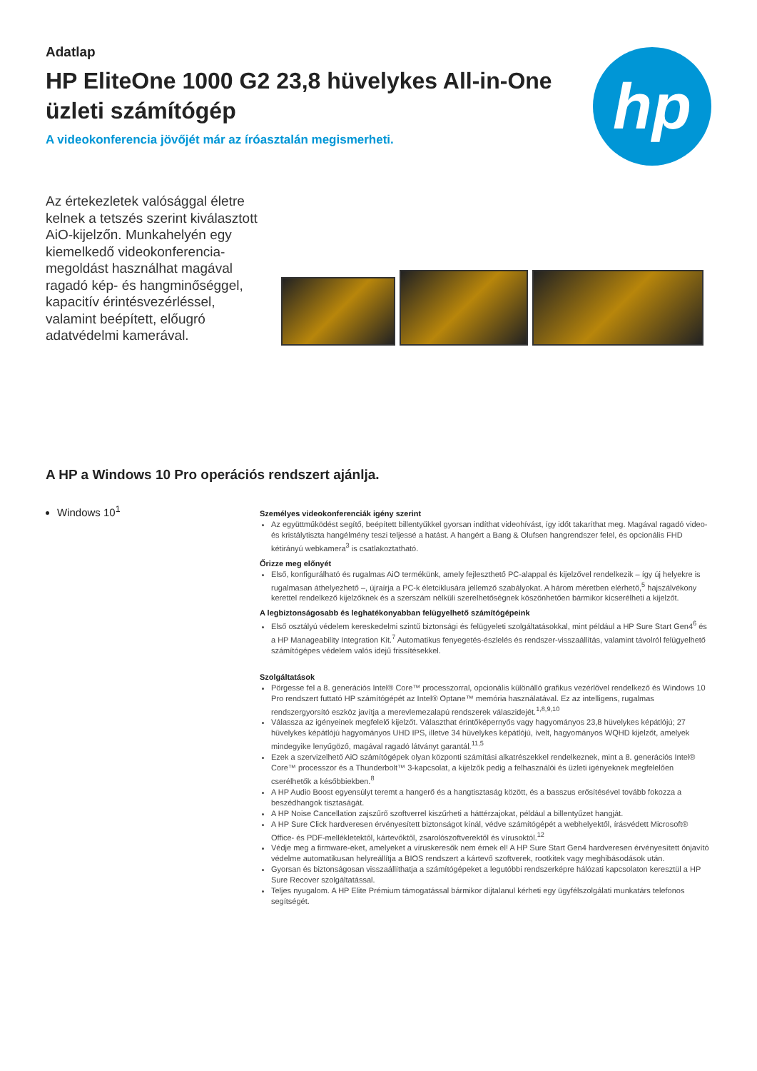Adatlap
HP EliteOne 1000 G2 23,8 hüvelykes All-in-One
üzleti számítógép
A videokonferencia jövőjét már az íróasztalán megismerheti.
hp
Az értekezletek valósággal életre kelnek a tetszés szerint kiválasztott AiO-kijelzőn. Munkahelyén egy kiemelkedő videokonferencia-megoldást használhat magával ragadó kép- és hangminőséggel, kapacitív érintésvezérléssel, valamint beépített, előugró adatvédelmi kamerával.
A HP a Windows 10 Pro operációs rendszert ajánlja.
Windows 10<sup>1</sup>
Személyes videokonferenciák igény szerint
Az együttműködést segítő, beépített billentyűkkel gyorsan indíthat videohívást, így időt takaríthat meg. Magával ragadó video- és kristálytiszta hangélmény teszi teljessé a hatást. A hangért a Bang & Olufsen hangrendszer felel, és opcionális FHD kétirányú webkamera<sup>3</sup> is csatlakoztatható.
Őrizze meg előnyét
Első, konfigurálható és rugalmas AiO termékünk, amely fejleszthető PC-alappal és kijelzővel rendelkezik – így új helyekre is rugalmasan áthelyezhető –, újraírja a PC-k életciklusára jellemző szabályokat. A három méretben elérhető,<sup>5</sup> hajszálvékony kerettel rendelkező kijelzőknek és a szerszám nélküli szerelhetőségnek köszönhetően bármikor kicserélheti a kijelzőt.
A legbiztonságosabb és leghatékonyabban felügyelhető számítógépeink
Első osztályú védelem kereskedelmi szintű biztonsági és felügyeleti szolgáltatásokkal, mint például a HP Sure Start Gen4<sup>6</sup> és a HP Manageability Integration Kit.<sup>7</sup> Automatikus fenyegetés-észlelés és rendszer-visszaállítás, valamint távolról felügyelhető számítógépes védelem valós idejű frissítésekkel.
Szolgáltatások
Pörgesse fel a 8. generációs Intel® Core™ processzorral, opcionális különálló grafikus vezérlővel rendelkező és Windows 10 Pro rendszert futtató HP számítógépét az Intel® Optane™ memória használatával. Ez az intelligens, rugalmas rendszergyorsító eszköz javítja a merevlemezalapú rendszerek válaszidejét.<sup>1,8,9,10</sup>
Válassza az igényeinek megfelelő kijelzőt. Választhat érintőképernyős vagy hagyományos 23,8 hüvelykes képátlójú; 27 hüvelykes képátlójú hagyományos UHD IPS, illetve 34 hüvelykes képátlójú, ívelt, hagyományos WQHD kijelzőt, amelyek mindegyike lenyűgöző, magával ragadó látványt garantál.<sup>11,5</sup>
Ezek a szervizelhető AiO számítógépek olyan központi számítási alkatrészekkel rendelkeznek, mint a 8. generációs Intel® Core™ processzor és a Thunderbolt™ 3-kapcsolat, a kijelzők pedig a felhasználói és üzleti igényeknek megfelelően cserélhetők a későbbiekben.<sup>8</sup>
A HP Audio Boost egyensúlyt teremt a hangerő és a hangtisztaság között, és a basszus erősítésével tovább fokozza a beszédhangok tisztaságát.
A HP Noise Cancellation zajszűrő szoftverrel kiszűrheti a háttérzajokat, például a billentyűzet hangját.
A HP Sure Click hardveresen érvényesített biztonságot kínál, védve számítógépét a webhelyektől, írásvédett Microsoft® Office- és PDF-mellékletektől, kártevőktől, zsarolószoftverektől és vírusoktól.<sup>12</sup>
Védje meg a firmware-eket, amelyeket a víruskeresők nem érnek el! A HP Sure Start Gen4 hardveresen érvényesített önjavító védelme automatikusan helyreállítja a BIOS rendszert a kártevő szoftverek, rootkitek vagy meghibásodások után.
Gyorsan és biztonságosan visszaállíthatja a számítógépeket a legutóbbi rendszerképre hálózati kapcsolaton keresztül a HP Sure Recover szolgáltatással.
Teljes nyugalom. A HP Elite Prémium támogatással bármikor díjtalanul kérheti egy ügyfélszolgálati munkatárs telefonos segítségét.